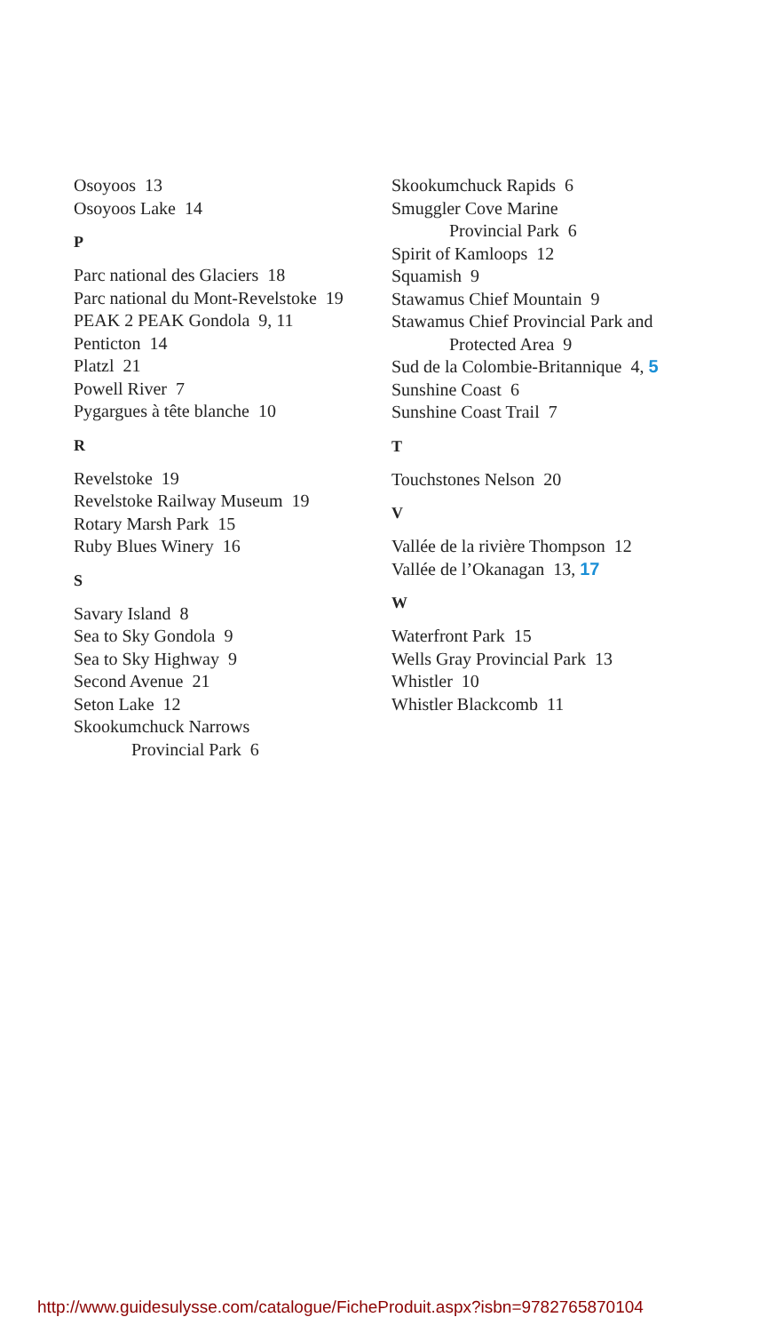Osoyoos 13
Osoyoos Lake 14
P
Parc national des Glaciers 18
Parc national du Mont-Revelstoke 19
PEAK 2 PEAK Gondola 9, 11
Penticton 14
Platzl 21
Powell River 7
Pygargues à tête blanche 10
R
Revelstoke 19
Revelstoke Railway Museum 19
Rotary Marsh Park 15
Ruby Blues Winery 16
S
Savary Island 8
Sea to Sky Gondola 9
Sea to Sky Highway 9
Second Avenue 21
Seton Lake 12
Skookumchuck Narrows
Provincial Park 6
Skookumchuck Rapids 6
Smuggler Cove Marine
Provincial Park 6
Spirit of Kamloops 12
Squamish 9
Stawamus Chief Mountain 9
Stawamus Chief Provincial Park and
Protected Area 9
Sud de la Colombie-Britannique 4, 5
Sunshine Coast 6
Sunshine Coast Trail 7
T
Touchstones Nelson 20
V
Vallée de la rivière Thompson 12
Vallée de l’Okanagan 13, 17
W
Waterfront Park 15
Wells Gray Provincial Park 13
Whistler 10
Whistler Blackcomb 11
http://www.guidesulysse.com/catalogue/FicheProduit.aspx?isbn=9782765870104